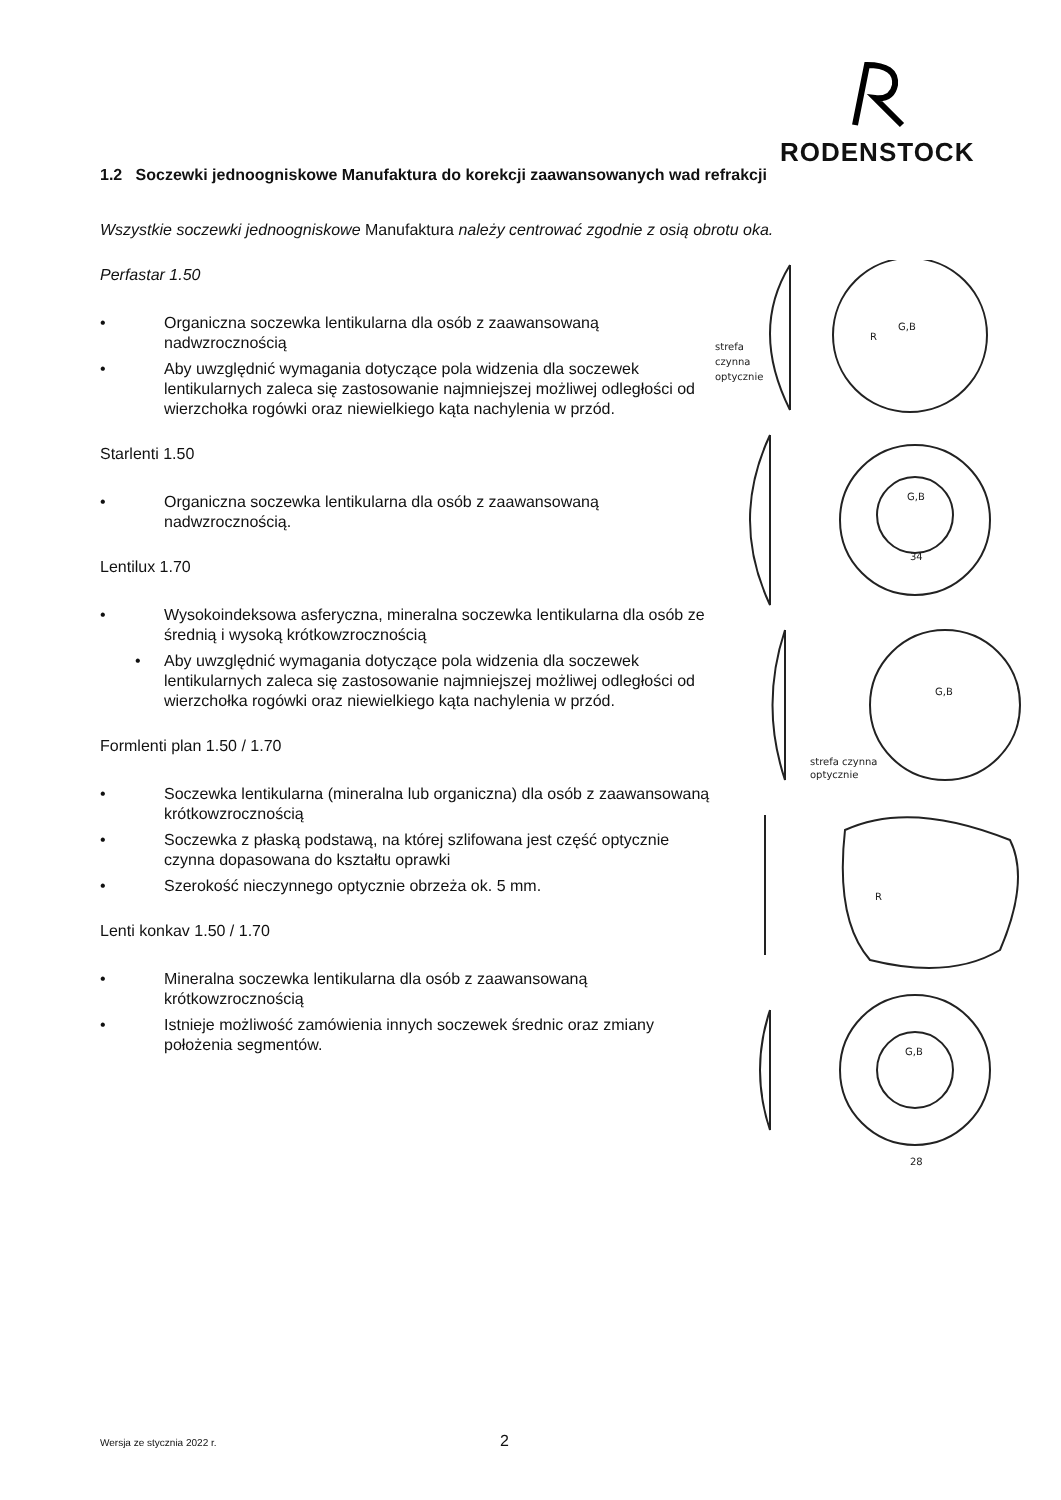RODENSTOCK
1.2 Soczewki jednoogniskowe Manufaktura do korekcji zaawansowanych wad refrakcji
Wszystkie soczewki jednoogniskowe Manufaktura należy centrować zgodnie z osią obrotu oka.
Perfastar 1.50
• Organiczna soczewka lentikularna dla osób z zaawansowaną nadwzrocznością
• Aby uwzględnić wymagania dotyczące pola widzenia dla soczewek lentikularnych zaleca się zastosowanie najmniejszej możliwej odległości od wierzchołka rogówki oraz niewielkiego kąta nachylenia w przód.
Starlenti 1.50
• Organiczna soczewka lentikularna dla osób z zaawansowaną nadwzrocznością.
Lentilux 1.70
• Wysokoindeksowa asferyczna, mineralna soczewka lentikularna dla osób ze średnią i wysoką krótkowzrocznością
• Aby uwzględnić wymagania dotyczące pola widzenia dla soczewek lentikularnych zaleca się zastosowanie najmniejszej możliwej odległości od wierzchołka rogówki oraz niewielkiego kąta nachylenia w przód.
Formlenti plan 1.50 / 1.70
• Soczewka lentikularna (mineralna lub organiczna) dla osób z zaawansowaną krótkowzrocznością
• Soczewka z płaską podstawą, na której szlifowana jest część optycznie czynna dopasowana do kształtu oprawki
• Szerokość nieczynnego optycznie obrzeża ok. 5 mm.
Lenti konkav 1.50 / 1.70
• Mineralna soczewka lentikularna dla osób z zaawansowaną krótkowzrocznością
• Istnieje możliwość zamówienia innych soczewek średnic oraz zmiany położenia segmentów.
G,B
R
strefa
czynna
optycznie
G,B
34
G,B
strefa czynna
optycznie
R
G,B
28
Wersja ze stycznia 2022 r. 2